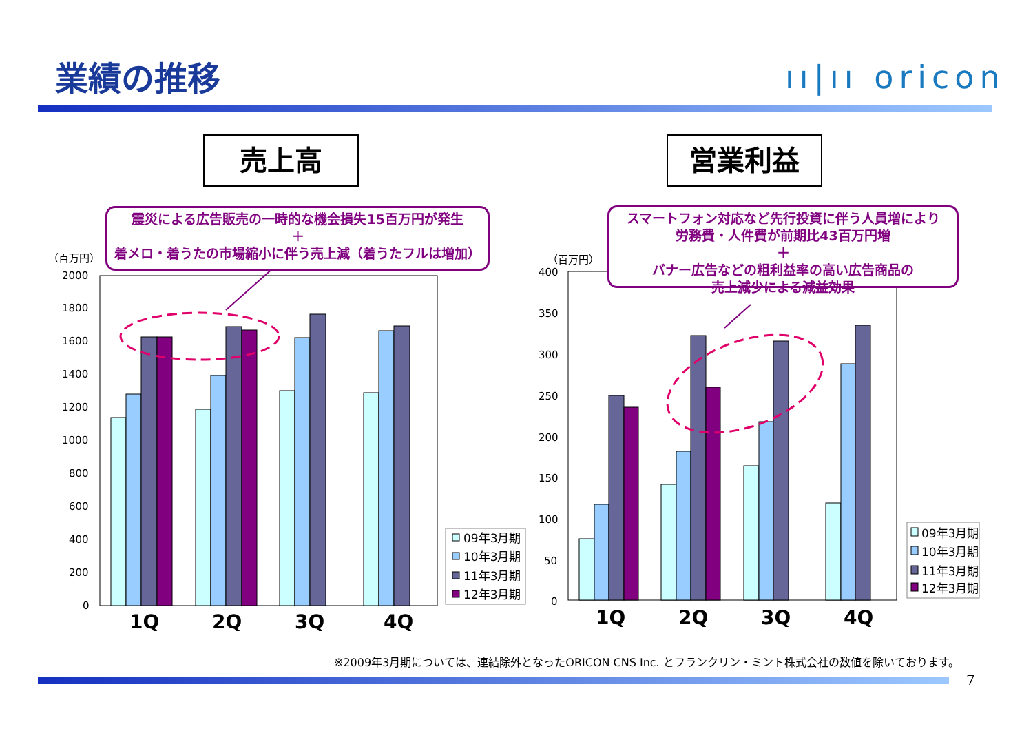業績の推移 ıı|ıı oricon
売上高 営業利益
（百万円）
（百万円）
2000
1800
1600
1400
1200
1000
800
600
400
200
0
400
350
300
250
200
150
100
50
0
1Q
2Q
3Q
4Q
1Q
2Q
3Q
4Q
09年3月期
10年3月期
11年3月期
12年3月期
09年3月期
10年3月期
11年3月期
12年3月期
震災による広告販売の一時的な機会損失15百万円が発生
＋
着メロ・着うたの市場縮小に伴う売上減（着うたフルは増加）
スマートフォン対応など先行投資に伴う人員増により
労務費・人件費が前期比43百万円増
＋
バナー広告などの粗利益率の高い広告商品の
売上減少による減益効果
※2009年3月期については、連結除外となったORICON CNS Inc. とフランクリン・ミント株式会社の数値を除いております。
7